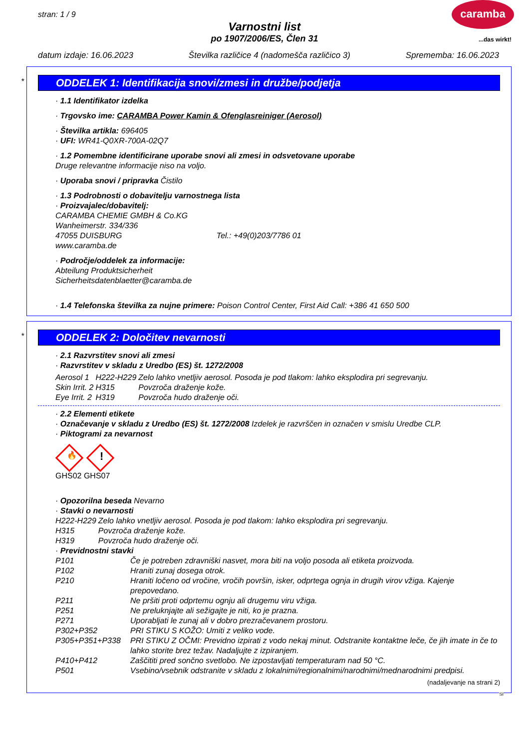stran: 1 / 9
caramba
...das wirkt!
Varnostni list
po 1907/2006/ES, Člen 31
datum izdaje: 16.06.2023 Številka različice 4 (nadomešča različico 3) Sprememba: 16.06.2023
*
ODDELEK 1: Identifikacija snovi/zmesi in družbe/podjetja
· 1.1 Identifikator izdelka
· Trgovsko ime: CARAMBA Power Kamin & Ofenglasreiniger (Aerosol)
· Številka artikla: 696405
· UFI: WR41-Q0XR-700A-02Q7
· 1.2 Pomembne identificirane uporabe snovi ali zmesi in odsvetovane uporabe
Druge relevantne informacije niso na voljo.
· Uporaba snovi / pripravka Čistilo
· 1.3 Podrobnosti o dobavitelju varnostnega lista
· Proizvajalec/dobavitelj:
CARAMBA CHEMIE GMBH & Co.KG
Wanheimerstr. 334/336
47055 DUISBURG Tel.: +49(0)203/7786 01
www.caramba.de
· Področje/oddelek za informacije:
Abteilung Produktsicherheit
Sicherheitsdatenblaetter@caramba.de
· 1.4 Telefonska številka za nujne primere: Poison Control Center, First Aid Call: +386 41 650 500
*
ODDELEK 2: Določitev nevarnosti
· 2.1 Razvrstitev snovi ali zmesi
· Razvrstitev v skladu z Uredbo (ES) št. 1272/2008
| Aerosol 1 | H222-H229 | Zelo lahko vnetljiv aerosol. Posoda je pod tlakom: lahko eksplodira pri segrevanju. |
| Skin Irrit. 2 | H315 | Povzroča draženje kože. |
| Eye Irrit. 2 | H319 | Povzroča hudo draženje oči. |
· 2.2 Elementi etikete
· Označevanje v skladu z Uredbo (ES) št. 1272/2008 Izdelek je razvrščen in označen v smislu Uredbe CLP.
· Piktogrami za nevarnost
🔥
!
GHS02 GHS07
· Opozorilna beseda Nevarno
· Stavki o nevarnosti
| H222-H229 | Zelo lahko vnetljiv aerosol. Posoda je pod tlakom: lahko eksplodira pri segrevanju. |
| H315 | Povzroča draženje kože. |
| H319 | Povzroča hudo draženje oči. |
· Previdnostni stavki
| P101 | Če je potreben zdravniški nasvet, mora biti na voljo posoda ali etiketa proizvoda. |
| P102 | Hraniti zunaj dosega otrok. |
| P210 | Hraniti ločeno od vročine, vročih površin, isker, odprtega ognja in drugih virov vžiga. Kajenje prepovedano. |
| P211 | Ne pršiti proti odprtemu ognju ali drugemu viru vžiga. |
| P251 | Ne preluknjajte ali sežigajte je niti, ko je prazna. |
| P271 | Uporabljati le zunaj ali v dobro prezračevanem prostoru. |
| P302+P352 | PRI STIKU S KOŽO: Umiti z veliko vode. |
| P305+P351+P338 | PRI STIKU Z OČMI: Previdno izpirati z vodo nekaj minut. Odstranite kontaktne leče, če jih imate in če to lahko storite brez težav. Nadaljujte z izpiranjem. |
| P410+P412 | Zaščititi pred sončno svetlobo. Ne izpostavljati temperaturam nad 50 °C. |
| P501 | Vsebino/vsebnik odstranite v skladu z lokalnimi/regionalnimi/narodnimi/mednarodnimi predpisi. |
(nadaljevanje na strani 2)
SI